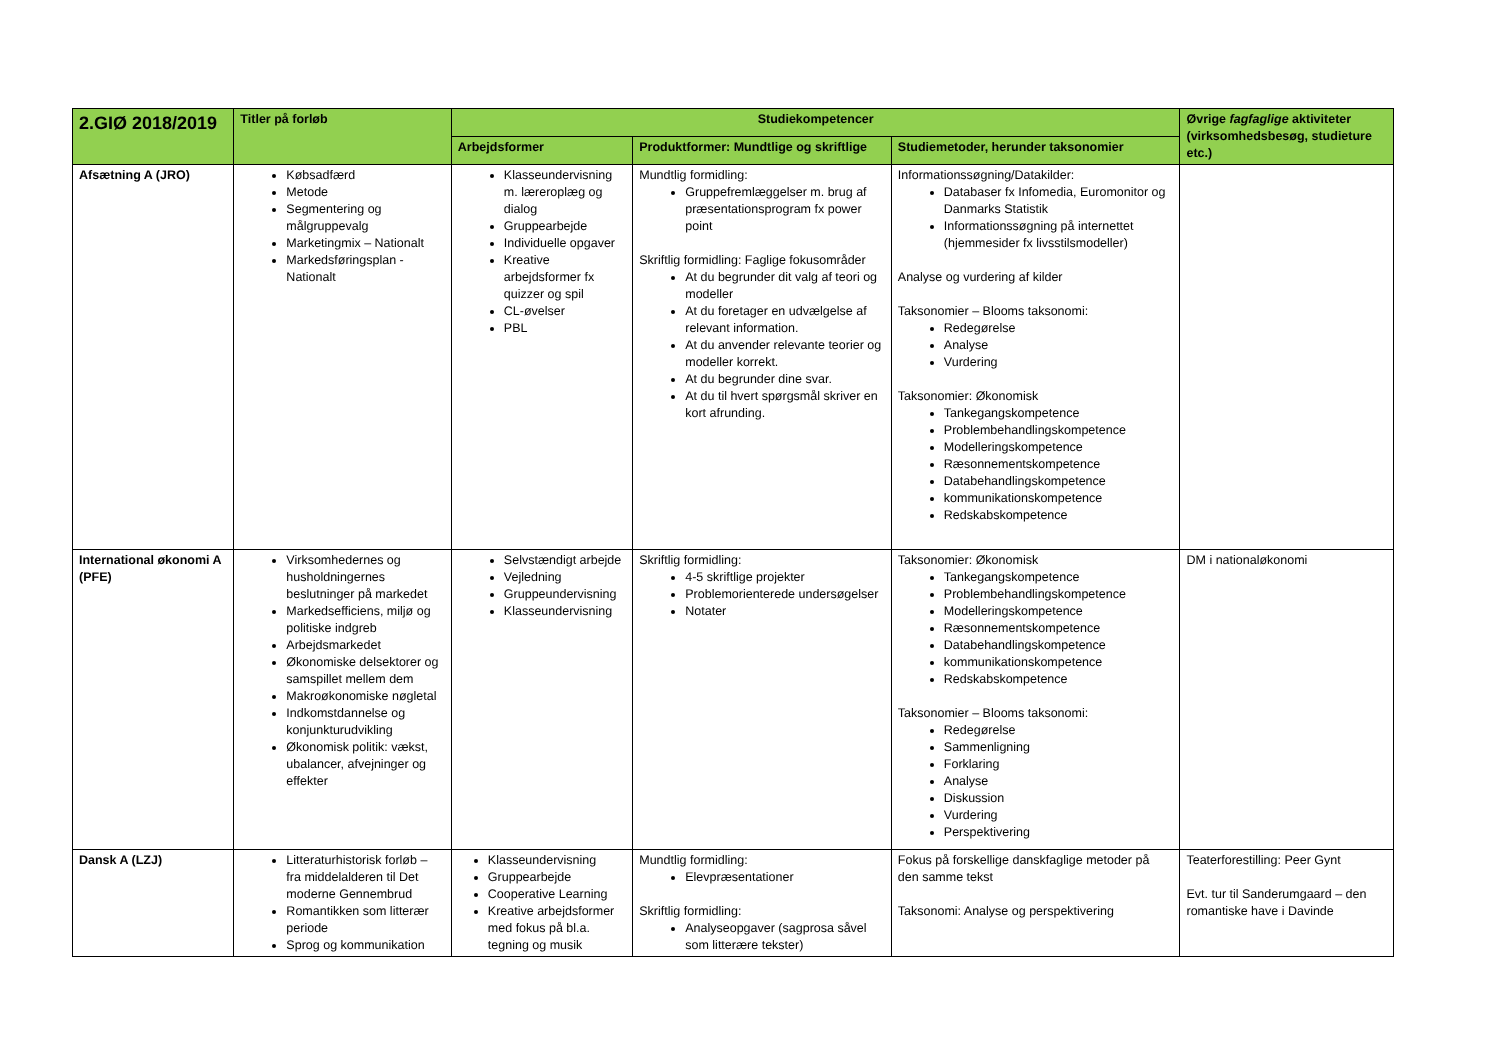| 2.GIØ 2018/2019 | Titler på forløb | Studiekompetencer | | | Øvrige fagfaglige aktiviteter (virksomhedsbesøg, studieture etc.) |
| --- | --- | --- | --- | --- | --- |
| | | Arbejdsformer | Produktformer: Mundtlige og skriftlige | Studiemetoder, herunder taksonomier | |
| Afsætning A (JRO) | Købsadfærd Metode Segmentering og målgruppevalg Marketingmix – Nationalt Markedsføringsplan - Nationalt | Klasseundervisning m. læreroplæg og dialog Gruppearbejde Individuelle opgaver Kreative arbejdsformer fx quizzer og spil CL-øvelser PBL | Mundtlig formidling: Gruppefremlæggelser m. brug af præsentationsprogram fx power point Skriftlig formidling: Faglige fokusområder At du begrunder dit valg af teori og modeller At du foretager en udvælgelse af relevant information. At du anvender relevante teorier og modeller korrekt. At du begrunder dine svar. At du til hvert spørgsmål skriver en kort afrunding. | Informationssøgning/Datakilder: Databaser fx Infomedia, Euromonitor og Danmarks Statistik Informationssøgning på internettet (hjemmesider fx livsstilsmodeller) Analyse og vurdering af kilder Taksonomier – Blooms taksonomi: Redegørelse Analyse Vurdering Taksonomier: Økonomisk Tankegangskompetence Problembehandlingskompetence Modelleringskompetence Ræsonnementskompetence Databehandlingskompetence kommunikationskompetence Redskabskompetence | |
| International økonomi A (PFE) | Virksomhedernes og husholdningernes beslutninger på markedet Markedsefficiens, miljø og politiske indgreb Arbejdsmarkedet Økonomiske delsektorer og samspillet mellem dem Makroøkonomiske nøgletal Indkomstdannelse og konjunkturudvikling Økonomisk politik: vækst, ubalancer, afvejninger og effekter | Selvstændigt arbejde Vejledning Gruppeundervisning Klasseundervisning | Skriftlig formidling: 4-5 skriftlige projekter Problemorienterede undersøgelser Notater | Taksonomier: Økonomisk Tankegangskompetence Problembehandlingskompetence Modelleringskompetence Ræsonnementskompetence Databehandlingskompetence kommunikationskompetence Redskabskompetence Taksonomier – Blooms taksonomi: Redegørelse Sammenligning Forklaring Analyse Diskussion Vurdering Perspektivering | DM i nationaløkonomi |
| Dansk A (LZJ) | Litteraturhistorisk forløb – fra middelalderen til Det moderne Gennembrud Romantikken som litterær periode Sprog og kommunikation | Klasseundervisning Gruppearbejde Cooperative Learning Kreative arbejdsformer med fokus på bl.a. tegning og musik | Mundtlig formidling: Elevpræsentationer Skriftlig formidling: Analyseopgaver (sagprosa såvel som litterære tekster) | Fokus på forskellige danskfaglige metoder på den samme tekst Taksonomi: Analyse og perspektivering | Teaterforestilling: Peer Gynt Evt. tur til Sanderumgaard – den romantiske have i Davinde |